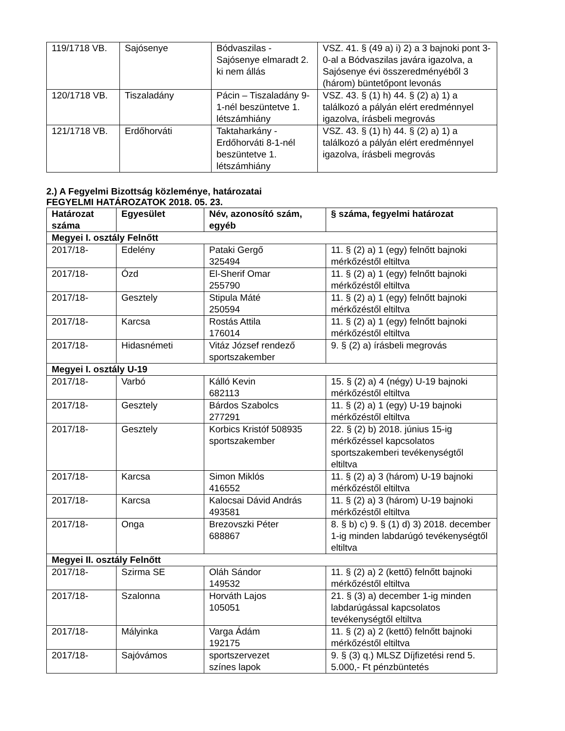| 119/1718 VB. | Sajósenye | Bódvaszilas - Sajósenye elmaradt 2. ki nem állás | VSZ. 41. § (49 a) i) 2) a 3 bajnoki pont 3-0-al a Bódvaszilas javára igazolva, a Sajósenye évi összeredményéből 3 (három) büntetőpont levonás |
| 120/1718 VB. | Tiszaladány | Pácin – Tiszaladány 9-1-nél beszüntetve 1. létszámhiány | VSZ. 43. § (1) h) 44. § (2) a) 1) a találkozó a pályán elért eredménnyel igazolva, írásbeli megrovás |
| 121/1718 VB. | Erdőhorváti | Taktaharkány - Erdőhorváti 8-1-nél beszüntetve 1. létszámhiány | VSZ. 43. § (1) h) 44. § (2) a) 1) a találkozó a pályán elért eredménnyel igazolva, írásbeli megrovás |
2.) A Fegyelmi Bizottság közleménye, határozatai
FEGYELMI HATÁROZATOK 2018. 05. 23.
| Határozat száma | Egyesület | Név, azonosító szám, egyéb | § száma, fegyelmi határozat |
| --- | --- | --- | --- |
| Megyei I. osztály Felnőtt | | | |
| 2017/18- | Edelény | Pataki Gergő 325494 | 11. § (2) a) 1 (egy) felnőtt bajnoki mérkőzéstől eltiltva |
| 2017/18- | Ózd | El-Sherif Omar 255790 | 11. § (2) a) 1 (egy) felnőtt bajnoki mérkőzéstől eltiltva |
| 2017/18- | Gesztely | Stipula Máté 250594 | 11. § (2) a) 1 (egy) felnőtt bajnoki mérkőzéstől eltiltva |
| 2017/18- | Karcsa | Rostás Attila 176014 | 11. § (2) a) 1 (egy) felnőtt bajnoki mérkőzéstől eltiltva |
| 2017/18- | Hidasnémeti | Vitáz József rendező sportszakember | 9. § (2) a) írásbeli megrovás |
| Megyei I. osztály U-19 | | | |
| 2017/18- | Varbó | Kálló Kevin 682113 | 15. § (2) a) 4 (négy) U-19 bajnoki mérkőzéstől eltiltva |
| 2017/18- | Gesztely | Bárdos Szabolcs 277291 | 11. § (2) a) 1 (egy) U-19 bajnoki mérkőzéstől eltiltva |
| 2017/18- | Gesztely | Korbics Kristóf 508935 sportszakember | 22. § (2) b) 2018. június 15-ig mérkőzéssel kapcsolatos sportszakemberi tevékenységtől eltiltva |
| 2017/18- | Karcsa | Simon Miklós 416552 | 11. § (2) a) 3 (három) U-19 bajnoki mérkőzéstől eltiltva |
| 2017/18- | Karcsa | Kalocsai Dávid András 493581 | 11. § (2) a) 3 (három) U-19 bajnoki mérkőzéstől eltiltva |
| 2017/18- | Onga | Brezovszki Péter 688867 | 8. § b) c) 9. § (1) d) 3) 2018. december 1-ig minden labdarúgó tevékenységtől eltiltva |
| Megyei II. osztály Felnőtt | | | |
| 2017/18- | Szirma SE | Oláh Sándor 149532 | 11. § (2) a) 2 (kettő) felnőtt bajnoki mérkőzéstől eltiltva |
| 2017/18- | Szalonna | Horváth Lajos 105051 | 21. § (3) a) december 1-ig minden labdarúgással kapcsolatos tevékenységtől eltiltva |
| 2017/18- | Mályinka | Varga Ádám 192175 | 11. § (2) a) 2 (kettő) felnőtt bajnoki mérkőzéstől eltiltva |
| 2017/18- | Sajóvámos | sportszervezet színes lapok | 9. § (3) q.) MLSZ Díjfizetési rend 5. 5.000,- Ft pénzbüntetés |